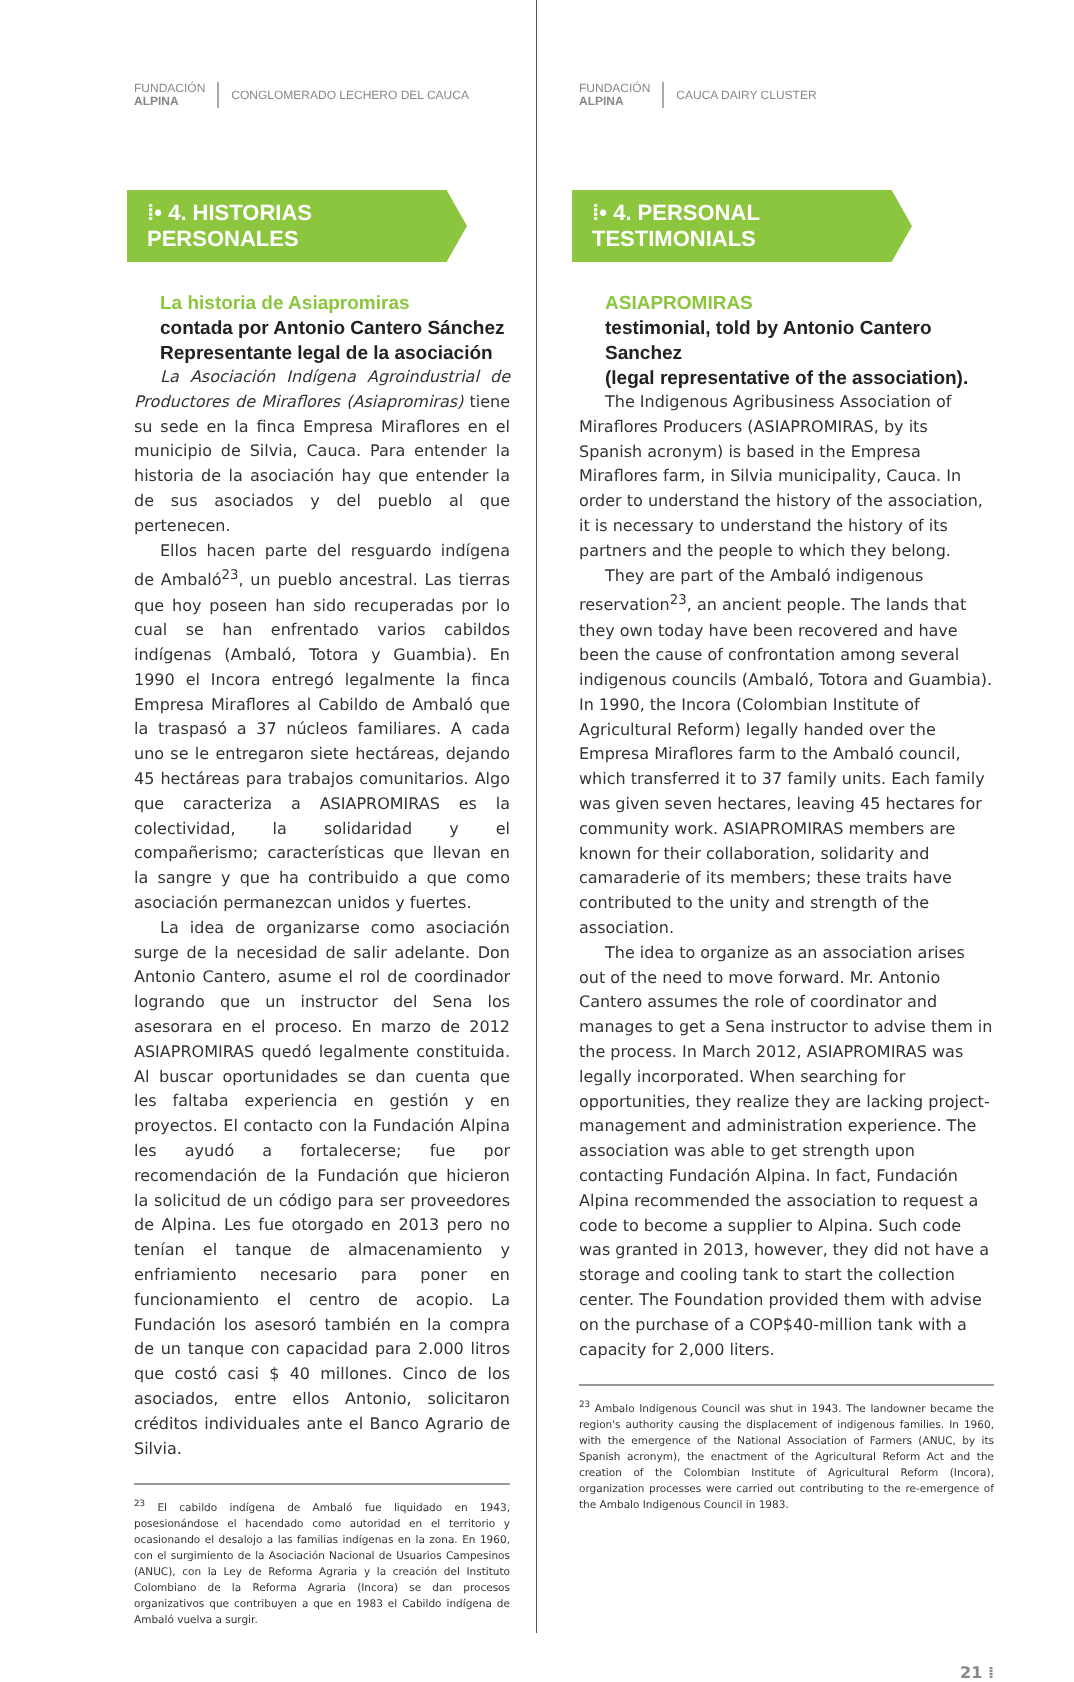FUNDACIÓN
ALPINA
CONGLOMERADO LECHERO DEL CAUCA
⁞• 4. HISTORIAS PERSONALES
La historia de Asiapromiras
contada por Antonio Cantero Sánchez
Representante legal de la asociación
La Asociación Indígena Agroindustrial de Productores de Miraflores (Asiapromiras) tiene su sede en la finca Empresa Miraflores en el municipio de Silvia, Cauca. Para entender la historia de la asociación hay que entender la de sus asociados y del pueblo al que pertenecen.
Ellos hacen parte del resguardo indígena de Ambaló<sup>23</sup>, un pueblo ancestral. Las tierras que hoy poseen han sido recuperadas por lo cual se han enfrentado varios cabildos indígenas (Ambaló, Totora y Guambia). En 1990 el Incora entregó legalmente la finca Empresa Miraflores al Cabildo de Ambaló que la traspasó a 37 núcleos familiares. A cada uno se le entregaron siete hectáreas, dejando 45 hectáreas para trabajos comunitarios. Algo que caracteriza a ASIAPROMIRAS es la colectividad, la solidaridad y el compañerismo; características que llevan en la sangre y que ha contribuido a que como asociación permanezcan unidos y fuertes.
La idea de organizarse como asociación surge de la necesidad de salir adelante. Don Antonio Cantero, asume el rol de coordinador logrando que un instructor del Sena los asesorara en el proceso. En marzo de 2012 ASIAPROMIRAS quedó legalmente constituida. Al buscar oportunidades se dan cuenta que les faltaba experiencia en gestión y en proyectos. El contacto con la Fundación Alpina les ayudó a fortalecerse; fue por recomendación de la Fundación que hicieron la solicitud de un código para ser proveedores de Alpina. Les fue otorgado en 2013 pero no tenían el tanque de almacenamiento y enfriamiento necesario para poner en funcionamiento el centro de acopio. La Fundación los asesoró también en la compra de un tanque con capacidad para 2.000 litros que costó casi $ 40 millones. Cinco de los asociados, entre ellos Antonio, solicitaron créditos individuales ante el Banco Agrario de Silvia.
<sup>23</sup> El cabildo indígena de Ambaló fue liquidado en 1943, posesionándose el hacendado como autoridad en el territorio y ocasionando el desalojo a las familias indígenas en la zona. En 1960, con el surgimiento de la Asociación Nacional de Usuarios Campesinos (ANUC), con la Ley de Reforma Agraria y la creación del Instituto Colombiano de la Reforma Agraria (Incora) se dan procesos organizativos que contribuyen a que en 1983 el Cabildo indígena de Ambaló vuelva a surgir.
FUNDACIÓN
ALPINA
CAUCA DAIRY CLUSTER
⁞• 4. PERSONAL TESTIMONIALS
ASIAPROMIRAS
testimonial, told by Antonio Cantero Sanchez
(legal representative of the association).
The Indigenous Agribusiness Association of Miraflores Producers (ASIAPROMIRAS, by its Spanish acronym) is based in the Empresa Miraflores farm, in Silvia municipality, Cauca. In order to understand the history of the association, it is necessary to understand the history of its partners and the people to which they belong.
They are part of the Ambaló indigenous reservation<sup>23</sup>, an ancient people. The lands that they own today have been recovered and have been the cause of confrontation among several indigenous councils (Ambaló, Totora and Guambia). In 1990, the Incora (Colombian Institute of Agricultural Reform) legally handed over the Empresa Miraflores farm to the Ambaló council, which transferred it to 37 family units. Each family was given seven hectares, leaving 45 hectares for community work. ASIAPROMIRAS members are known for their collaboration, solidarity and camaraderie of its members; these traits have contributed to the unity and strength of the association.
The idea to organize as an association arises out of the need to move forward. Mr. Antonio Cantero assumes the role of coordinator and manages to get a Sena instructor to advise them in the process. In March 2012, ASIAPROMIRAS was legally incorporated. When searching for opportunities, they realize they are lacking project-management and administration experience. The association was able to get strength upon contacting Fundación Alpina. In fact, Fundación Alpina recommended the association to request a code to become a supplier to Alpina. Such code was granted in 2013, however, they did not have a storage and cooling tank to start the collection center. The Foundation provided them with advise on the purchase of a COP$40-million tank with a capacity for 2,000 liters.
<sup>23</sup> Ambalo Indigenous Council was shut in 1943. The landowner became the region's authority causing the displacement of indigenous families. In 1960, with the emergence of the National Association of Farmers (ANUC, by its Spanish acronym), the enactment of the Agricultural Reform Act and the creation of the Colombian Institute of Agricultural Reform (Incora), organization processes were carried out contributing to the re-emergence of the Ambalo Indigenous Council in 1983.
21 ⁞